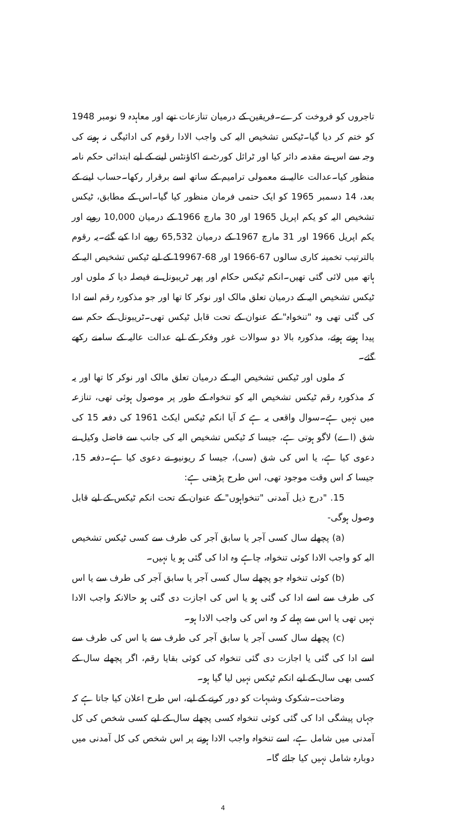تاجروں کو فروخت کرے۔فریقین کے درمیان تنازعات تھے اور معاہدہ 9 نومبر 1948 کو ختم کر دیا گیا۔ٹیکس تشخیص الیہ کی واجب الادا رقوم کی ادائیگی نہ ہونے کی وجہ سے اس نے مقدمہ دائر کیا اور ٹرائل کورٹ نے اکاؤنٹس لینے کے لیے ابتدائی حکم نامہ منظور کیا۔عدالت عالیہ نے معمولی ترامیم کے ساتھ اسے برقرار رکھا۔حساب لینے کے بعد، 14 دسمبر 1965 کو ایک حتمی فرمان منظور کیا گیا۔اس کے مطابق، ٹیکس تشخیص الیہ کو یکم اپریل 1965 اور 30 مارچ 1966 کے درمیان 10,000 روپے اور یکم اپریل 1966 اور 31 مارچ 1967 کے درمیان 65,532 روپے ادا کیے گئے۔یہ رقوم بالترتیب تخمینہ کاری سالوں 67-1966 اور 68-19967 کے لیے ٹیکس تشخیص الیہ کے ہاتھ میں لائی گئی تھیں۔انکم ٹیکس حکام اور پھر ٹریبونل نے فیصلہ دیا کہ ملوں اور ٹیکس تشخیص الیہ کے درمیان تعلق مالک اور نوکر کا تھا اور جو مذکورہ رقم اسے ادا کی گئی تھی وہ "تنخواہ" کے عنوان کے تحت قابل ٹیکس تھی۔ٹریبونل کے حکم سے پیدا ہوتے ہوئے، مذکورہ بالا دو سوالات غور وفکر کے لیے عدالت عالیہ کے سامنے رکھے گئے۔
کہ ملوں اور ٹیکس تشخیص الیہ کے درمیان تعلق مالک اور نوکر کا تھا اور یہ کہ مذکورہ رقم ٹیکس تشخیص الیہ کو تنخواہ کے طور پر موصول ہوئی تھی، تنازعہ میں نہیں ہے۔سوال واقعی یہ ہے کہ آیا انکم ٹیکس ایکٹ 1961 کی دفعہ 15 کی شق (اے) لاگو ہوتی ہے، جیسا کہ ٹیکس تشخیص الیہ کی جانب سے فاضل وکیل نے دعوی کیا ہے، یا اس کی شق (سی)، جیسا کہ ریونیو نے دعوی کیا ہے۔دفعہ 15، جیسا کہ اس وقت موجود تھی، اس طرح پڑھتی ہے:
15. "درج ذیل آمدنی "تنخواہوں" کے عنوان کے تحت انکم ٹیکس کے لیے قابل وصول ہوگی-
(a) پچھلے سال کسی آجر یا سابق آجر کی طرف سے کسی ٹیکس تشخیص الیہ کو واجب الادا کوئی تنخواہ، چاہے وہ ادا کی گئی ہو یا نہیں۔
(b) کوئی تنخواہ جو پچھلے سال کسی آجر یا سابق آجر کی طرف سے یا اس کی طرف سے اسے ادا کی گئی ہو یا اس کی اجازت دی گئی ہو حالانکہ واجب الادا نہیں تھی یا اس سے پہلے کہ وہ اس کی واجب الادا ہو۔
(c) پچھلے سال کسی آجر یا سابق آجر کی طرف سے یا اس کی طرف سے اسے ادا کی گئی یا اجازت دی گئی تنخواہ کی کوئی بقایا رقم، اگر پچھلے سال کے کسی بھی سال کے لیے انکم ٹیکس نہیں لیا گیا ہو۔
وضاحت۔شکوک وشبہات کو دور کرنے کے لیے، اس طرح اعلان کیا جاتا ہے کہ جہاں پیشگی ادا کی گئی کوئی تنخواہ کسی پچھلے سال کے لیے کسی شخص کی کل آمدنی میں شامل ہے، اسے تنخواہ واجب الادا ہونے پر اس شخص کی کل آمدنی میں دوبارہ شامل نہیں کیا جائے گا۔
4